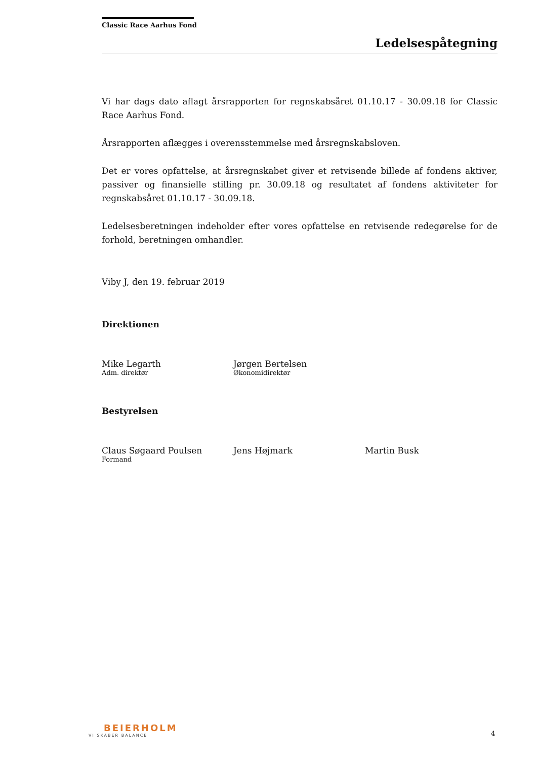Classic Race Aarhus Fond
Ledelsespåtegning
Vi har dags dato aflagt årsrapporten for regnskabsåret 01.10.17 - 30.09.18 for Classic Race Aarhus Fond.
Årsrapporten aflægges i overensstemmelse med årsregnskabsloven.
Det er vores opfattelse, at årsregnskabet giver et retvisende billede af fondens aktiver, passiver og finansielle stilling pr. 30.09.18 og resultatet af fondens aktiviteter for regnskabs­året 01.10.17 - 30.09.18.
Ledelsesberetningen indeholder efter vores opfattelse en retvisende redegørelse for de forhold, beretningen omhandler.
Viby J, den 19. februar 2019
Direktionen
Mike Legarth
Adm. direktør
Jørgen Bertelsen
Økonomidirektør
Bestyrelsen
Claus Søgaard Poulsen
Formand
Jens Højmark Martin Busk
BEIERHOLM
VI SKABER BALANCE
4